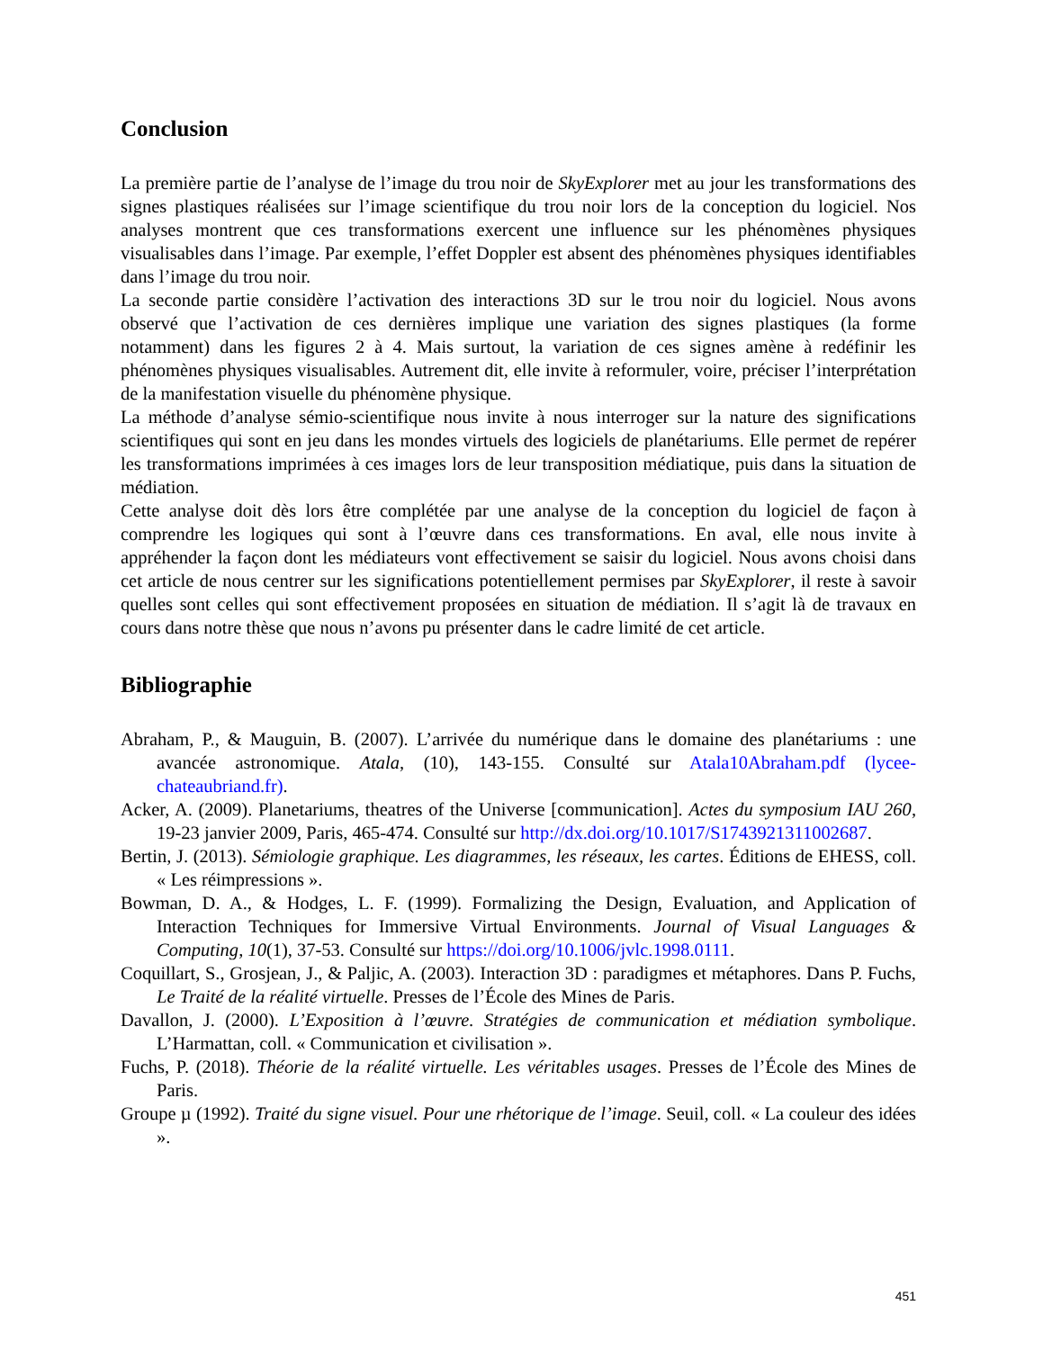Conclusion
La première partie de l’analyse de l’image du trou noir de SkyExplorer met au jour les transformations des signes plastiques réalisées sur l’image scientifique du trou noir lors de la conception du logiciel. Nos analyses montrent que ces transformations exercent une influence sur les phénomènes physiques visualisables dans l’image. Par exemple, l’effet Doppler est absent des phénomènes physiques identifiables dans l’image du trou noir.
La seconde partie considère l’activation des interactions 3D sur le trou noir du logiciel. Nous avons observé que l’activation de ces dernières implique une variation des signes plastiques (la forme notamment) dans les figures 2 à 4. Mais surtout, la variation de ces signes amène à redéfinir les phénomènes physiques visualisables. Autrement dit, elle invite à reformuler, voire, préciser l’interprétation de la manifestation visuelle du phénomène physique.
La méthode d’analyse sémio-scientifique nous invite à nous interroger sur la nature des significations scientifiques qui sont en jeu dans les mondes virtuels des logiciels de planétariums. Elle permet de repérer les transformations imprimées à ces images lors de leur transposition médiatique, puis dans la situation de médiation.
Cette analyse doit dès lors être complétée par une analyse de la conception du logiciel de façon à comprendre les logiques qui sont à l’œuvre dans ces transformations. En aval, elle nous invite à appréhender la façon dont les médiateurs vont effectivement se saisir du logiciel. Nous avons choisi dans cet article de nous centrer sur les significations potentiellement permises par SkyExplorer, il reste à savoir quelles sont celles qui sont effectivement proposées en situation de médiation. Il s’agit là de travaux en cours dans notre thèse que nous n’avons pu présenter dans le cadre limité de cet article.
Bibliographie
Abraham, P., & Mauguin, B. (2007). L’arrivée du numérique dans le domaine des planétariums : une avancée astronomique. Atala, (10), 143-155. Consulté sur Atala10Abraham.pdf (lycee-chateaubriand.fr).
Acker, A. (2009). Planetariums, theatres of the Universe [communication]. Actes du symposium IAU 260, 19-23 janvier 2009, Paris, 465-474. Consulté sur http://dx.doi.org/10.1017/S1743921311002687.
Bertin, J. (2013). Sémiologie graphique. Les diagrammes, les réseaux, les cartes. Éditions de EHESS, coll. « Les réimpressions ».
Bowman, D. A., & Hodges, L. F. (1999). Formalizing the Design, Evaluation, and Application of Interaction Techniques for Immersive Virtual Environments. Journal of Visual Languages & Computing, 10(1), 37-53. Consulté sur https://doi.org/10.1006/jvlc.1998.0111.
Coquillart, S., Grosjean, J., & Paljic, A. (2003). Interaction 3D : paradigmes et métaphores. Dans P. Fuchs, Le Traité de la réalité virtuelle. Presses de l’École des Mines de Paris.
Davallon, J. (2000). L’Exposition à l’œuvre. Stratégies de communication et médiation symbolique. L’Harmattan, coll. « Communication et civilisation ».
Fuchs, P. (2018). Théorie de la réalité virtuelle. Les véritables usages. Presses de l’École des Mines de Paris.
Groupe µ (1992). Traité du signe visuel. Pour une rhétorique de l’image. Seuil, coll. « La couleur des idées ».
451